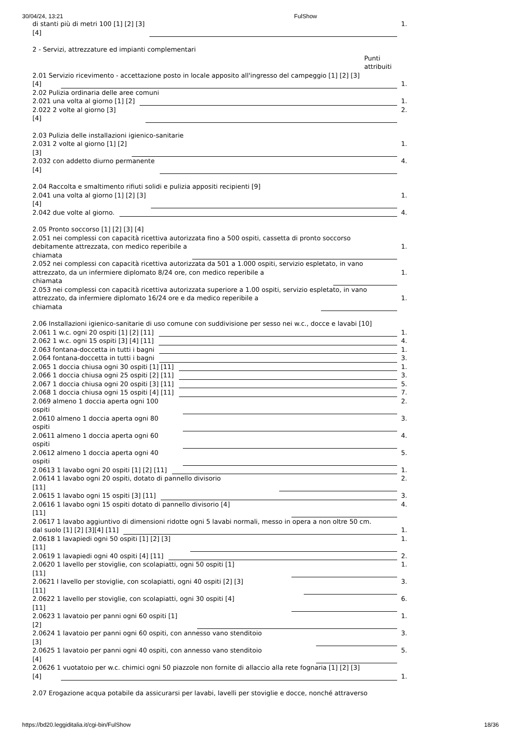30/04/24, 13:21 FulShow
di stanti più di metri 100 [1] [2] [3]
[4] 1.
2 - Servizi, attrezzature ed impianti complementari
Punti
attribuiti
2.01 Servizio ricevimento - accettazione posto in locale apposito all'ingresso del campeggio [1] [2] [3]
[4] 1.
2.02 Pulizia ordinaria delle aree comuni
2.021 una volta al giorno [1] [2] 1.
2.022 2 volte al giorno [3]
[4] 2.
2.03 Pulizia delle installazioni igienico-sanitarie
2.031 2 volte al giorno [1] [2]
[3] 1.
2.032 con addetto diurno permanente
[4] 4.
2.04 Raccolta e smaltimento rifiuti solidi e pulizia appositi recipienti [9]
2.041 una volta al giorno [1] [2] [3]
[4] 1.
2.042 due volte al giorno. 4.
2.05 Pronto soccorso [1] [2] [3] [4]
2.051 nei complessi con capacità ricettiva autorizzata fino a 500 ospiti, cassetta di pronto soccorso
debitamente attrezzata, con medico reperibile a
chiamata 1.
2.052 nei complessi con capacità ricettiva autorizzata da 501 a 1.000 ospiti, servizio espletato, in vano
attrezzato, da un infermiere diplomato 8/24 ore, con medico reperibile a
chiamata 1.
2.053 nei complessi con capacità ricettiva autorizzata superiore a 1.00 ospiti, servizio espletato, in vano
attrezzato, da infermiere diplomato 16/24 ore e da medico reperibile a
chiamata 1.
2.06 Installazioni igienico-sanitarie di uso comune con suddivisione per sesso nei w.c., docce e lavabi [10]
2.061 1 w.c. ogni 20 ospiti [1] [2] [11] 1.
2.062 1 w.c. ogni 15 ospiti [3] [4] [11] 4.
2.063 fontana-doccetta in tutti i bagni 1.
2.064 fontana-doccetta in tutti i bagni 3.
2.065 1 doccia chiusa ogni 30 ospiti [1] [11] 1.
2.066 1 doccia chiusa ogni 25 ospiti [2] [11] 3.
2.067 1 doccia chiusa ogni 20 ospiti [3] [11] 5.
2.068 1 doccia chiusa ogni 15 ospiti [4] [11] 7.
2.069 almeno 1 doccia aperta ogni 100
ospiti 2.
2.0610 almeno 1 doccia aperta ogni 80
ospiti 3.
2.0611 almeno 1 doccia aperta ogni 60
ospiti 4.
2.0612 almeno 1 doccia aperta ogni 40
ospiti 5.
2.0613 1 lavabo ogni 20 ospiti [1] [2] [11] 1.
2.0614 1 lavabo ogni 20 ospiti, dotato di pannello divisorio
[11] 2.
2.0615 1 lavabo ogni 15 ospiti [3] [11] 3.
2.0616 1 lavabo ogni 15 ospiti dotato di pannello divisorio [4]
[11] 4.
2.0617 1 lavabo aggiuntivo di dimensioni ridotte ogni 5 lavabi normali, messo in opera a non oltre 50 cm.
dal suolo [1] [2] [3][4] [11] 1.
2.0618 1 lavapiedi ogni 50 ospiti [1] [2] [3]
[11] 1.
2.0619 1 lavapiedi ogni 40 ospiti [4] [11] 2.
2.0620 1 lavello per stoviglie, con scolapiatti, ogni 50 ospiti [1]
[11] 1.
2.0621 I lavello per stoviglie, con scolapiatti, ogni 40 ospiti [2] [3]
[11] 3.
2.0622 1 lavello per stoviglie, con scolapiatti, ogni 30 ospiti [4]
[11] 6.
2.0623 1 lavatoio per panni ogni 60 ospiti [1]
[2] 1.
2.0624 1 lavatoio per panni ogni 60 ospiti, con annesso vano stenditoio
[3] 3.
2.0625 1 lavatoio per panni ogni 40 ospiti, con annesso vano stenditoio
[4] 5.
2.0626 1 vuotatoio per w.c. chimici ogni 50 piazzole non fornite di allaccio alla rete fognaria [1] [2] [3]
[4] 1.
2.07 Erogazione acqua potabile da assicurarsi per lavabi, lavelli per stoviglie e docce, nonché attraverso
https://bd20.leggiditalia.it/cgi-bin/FulShow 18/36